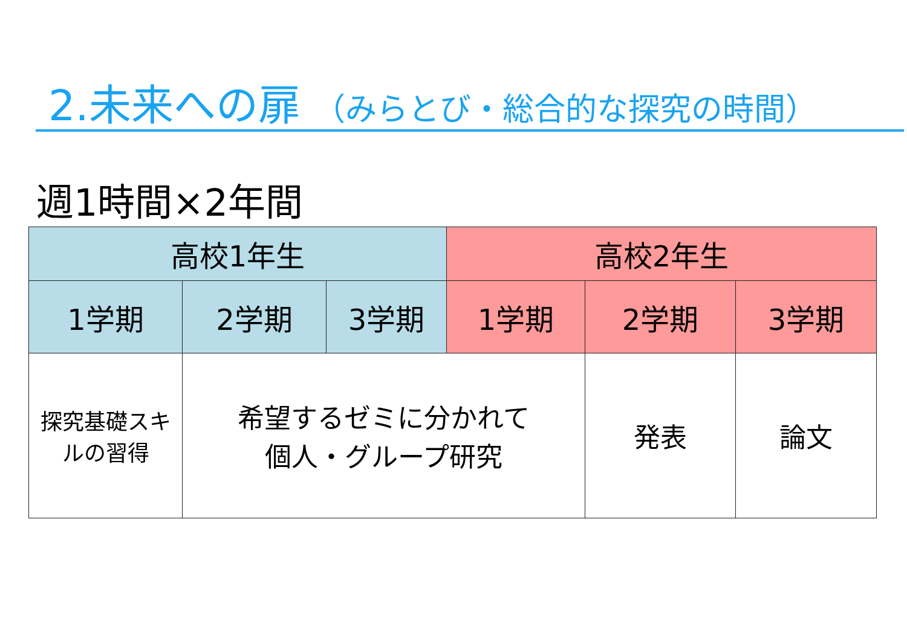2.未来への扉 （みらとび・総合的な探究の時間）
週1時間×2年間
| 高校1年生 | | | 高校2年生 | | |
| --- | --- | --- | --- | --- | --- |
| 1学期 | 2学期 | 3学期 | 1学期 | 2学期 | 3学期 |
| 探究基礎スキルの習得 | 希望するゼミに分かれて 個人・グループ研究 | | | 発表 | 論文 |